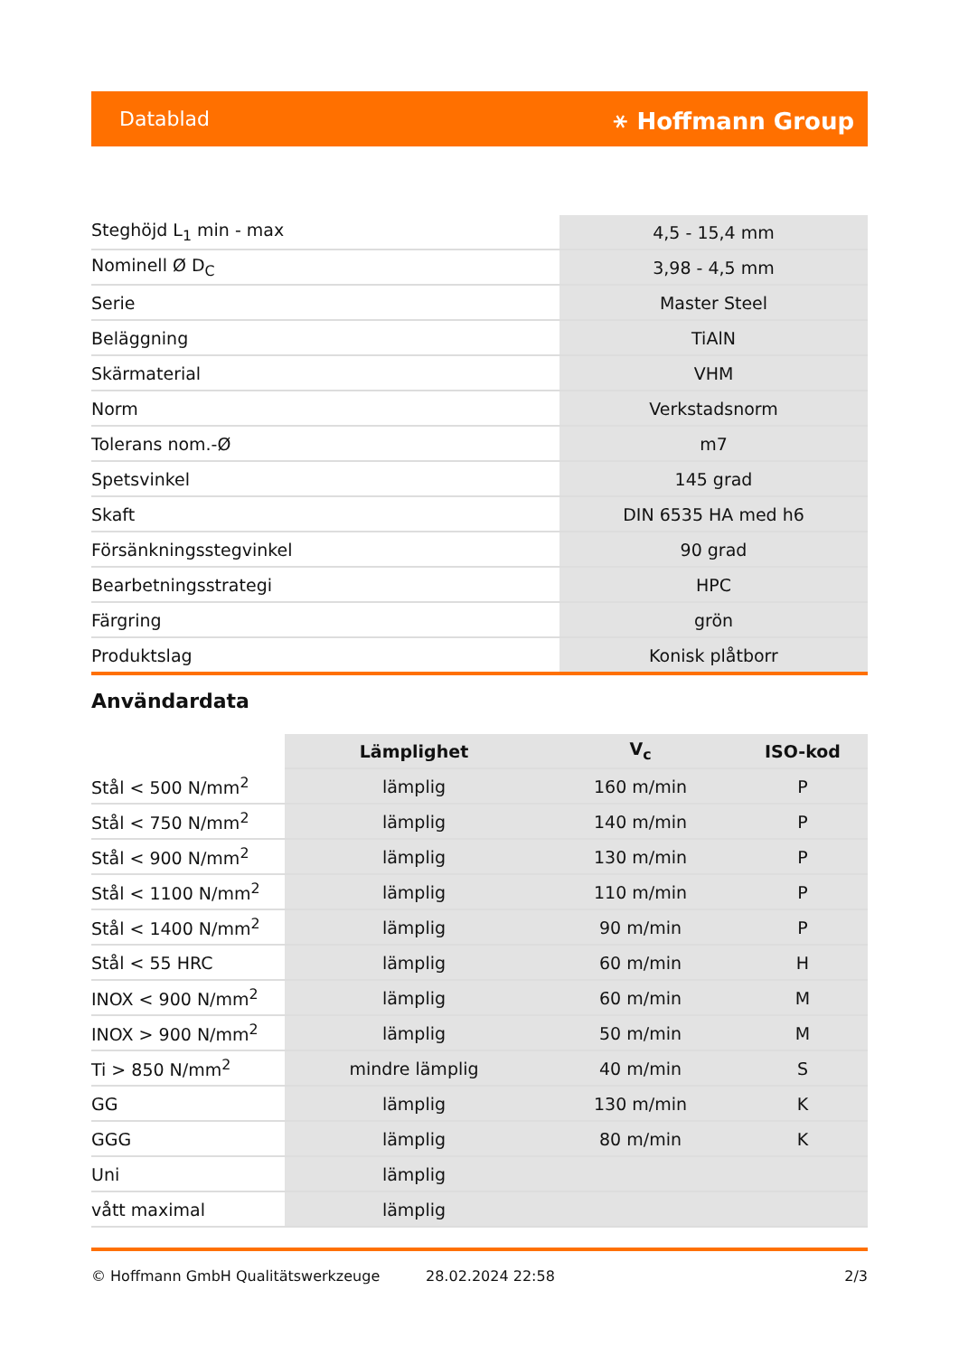Datablad ⚹ Hoffmann Group
| Steghöjd L<sub>1</sub> min - max | 4,5 - 15,4 mm |
| Nominell Ø D<sub>C</sub> | 3,98 - 4,5 mm |
| Serie | Master Steel |
| Beläggning | TiAlN |
| Skärmaterial | VHM |
| Norm | Verkstadsnorm |
| Tolerans nom.-Ø | m7 |
| Spetsvinkel | 145 grad |
| Skaft | DIN 6535 HA med h6 |
| Försänkningsstegvinkel | 90 grad |
| Bearbetningsstrategi | HPC |
| Färgring | grön |
| Produktslag | Konisk plåtborr |
Användardata
| | Lämplighet | V<sub>c</sub> | ISO-kod |
| --- | --- | --- | --- |
| Stål < 500 N/mm<sup>2</sup> | lämplig | 160 m/min | P |
| Stål < 750 N/mm<sup>2</sup> | lämplig | 140 m/min | P |
| Stål < 900 N/mm<sup>2</sup> | lämplig | 130 m/min | P |
| Stål < 1100 N/mm<sup>2</sup> | lämplig | 110 m/min | P |
| Stål < 1400 N/mm<sup>2</sup> | lämplig | 90 m/min | P |
| Stål < 55 HRC | lämplig | 60 m/min | H |
| INOX < 900 N/mm<sup>2</sup> | lämplig | 60 m/min | M |
| INOX > 900 N/mm<sup>2</sup> | lämplig | 50 m/min | M |
| Ti > 850 N/mm<sup>2</sup> | mindre lämplig | 40 m/min | S |
| GG | lämplig | 130 m/min | K |
| GGG | lämplig | 80 m/min | K |
| Uni | lämplig | | |
| vått maximal | lämplig | | |
© Hoffmann GmbH Qualitätswerkzeuge 28.02.2024 22:58 2/3